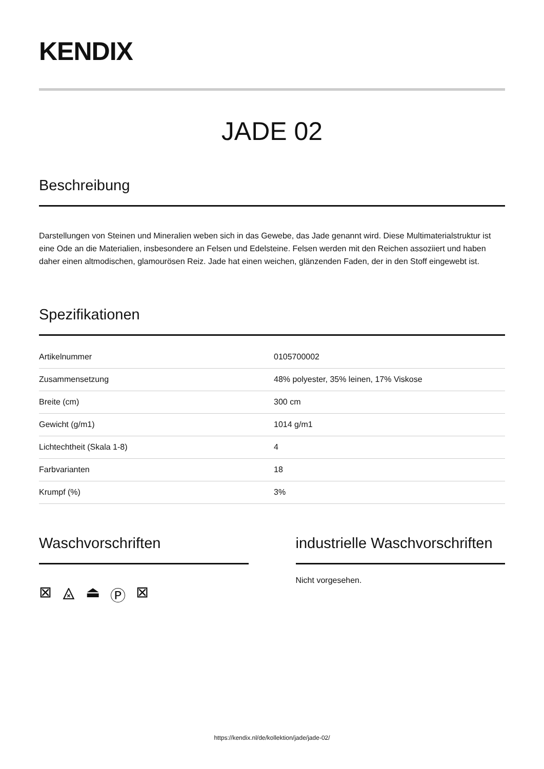KENDIX
JADE 02
Beschreibung
Darstellungen von Steinen und Mineralien weben sich in das Gewebe, das Jade genannt wird. Diese Multimaterialstruktur ist eine Ode an die Materialien, insbesondere an Felsen und Edelsteine. Felsen werden mit den Reichen assoziiert und haben daher einen altmodischen, glamourösen Reiz. Jade hat einen weichen, glänzenden Faden, der in den Stoff eingewebt ist.
Spezifikationen
| Artikelnummer | 0105700002 |
| Zusammensetzung | 48% polyester, 35% leinen, 17% Viskose |
| Breite (cm) | 300 cm |
| Gewicht (g/m1) | 1014 g/m1 |
| Lichtechtheit (Skala 1-8) | 4 |
| Farbvarianten | 18 |
| Krumpf (%) | 3% |
Waschvorschriften
⊠ ⨻ ⏏ Ⓟ ⊠
industrielle Waschvorschriften
Nicht vorgesehen.
https://kendix.nl/de/kollektion/jade/jade-02/